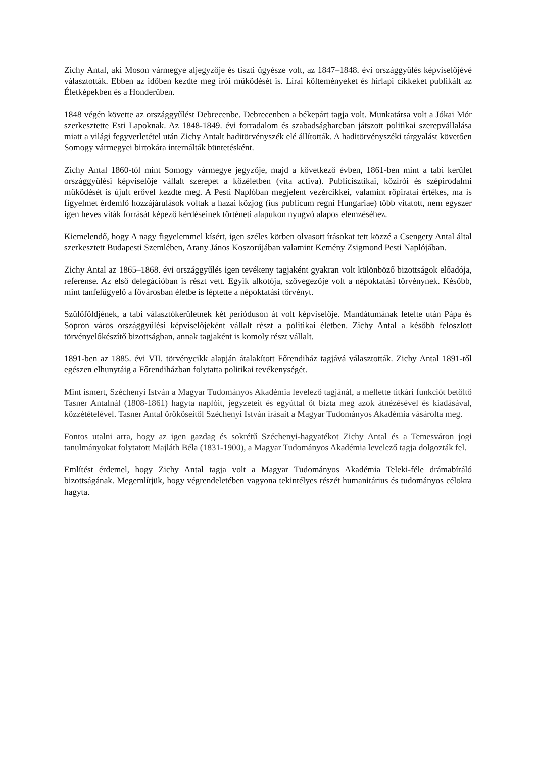Zichy Antal, aki Moson vármegye aljegyzője és tiszti ügyésze volt, az 1847–1848. évi országgyűlés képviselőjévé választották. Ebben az időben kezdte meg írói működését is. Lírai költeményeket és hírlapi cikkeket publikált az Életképekben és a Honderűben.
1848 végén követte az országgyűlést Debrecenbe. Debrecenben a békepárt tagja volt. Munkatársa volt a Jókai Mór szerkesztette Esti Lapoknak. Az 1848-1849. évi forradalom és szabadságharcban játszott politikai szerepvállalása miatt a világi fegyverletétel után Zichy Antalt haditörvényszék elé állították. A haditörvényszéki tárgyalást követően Somogy vármegyei birtokára internálták büntetésként.
Zichy Antal 1860-tól mint Somogy vármegye jegyzője, majd a következő évben, 1861-ben mint a tabi kerület országgyűlési képviselője vállalt szerepet a közéletben (vita activa). Publicisztikai, közírói és szépirodalmi működését is újult erővel kezdte meg. A Pesti Naplóban megjelent vezércikkei, valamint röpiratai értékes, ma is figyelmet érdemlő hozzájárulások voltak a hazai közjog (ius publicum regni Hungariae) több vitatott, nem egyszer igen heves viták forrását képező kérdéseinek történeti alapukon nyugvó alapos elemzéséhez.
Kiemelendő, hogy A nagy figyelemmel kísért, igen széles körben olvasott írásokat tett közzé a Csengery Antal által szerkesztett Budapesti Szemlében, Arany János Koszorújában valamint Kemény Zsigmond Pesti Naplójában.
Zichy Antal az 1865–1868. évi országgyűlés igen tevékeny tagjaként gyakran volt különböző bizottságok előadója, referense. Az első delegációban is részt vett. Egyik alkotója, szövegezője volt a népoktatási törvénynek. Később, mint tanfelügyelő a fővárosban életbe is léptette a népoktatási törvényt.
Szülőföldjének, a tabi választókerületnek két perióduson át volt képviselője. Mandátumának letelte után Pápa és Sopron város országgyűlési képviselőjeként vállalt részt a politikai életben. Zichy Antal a később feloszlott törvényelőkészítő bizottságban, annak tagjaként is komoly részt vállalt.
1891-ben az 1885. évi VII. törvénycikk alapján átalakított Főrendiház tagjává választották. Zichy Antal 1891-től egészen elhunytáig a Főrendiházban folytatta politikai tevékenységét.
Mint ismert, Széchenyi István a Magyar Tudományos Akadémia levelező tagjánál, a mellette titkári funkciót betöltő Tasner Antalnál (1808-1861) hagyta naplóit, jegyzeteit és egyúttal őt bízta meg azok átnézésével és kiadásával, közzétételével. Tasner Antal örököseitől Széchenyi István írásait a Magyar Tudományos Akadémia vásárolta meg.
Fontos utalni arra, hogy az igen gazdag és sokrétű Széchenyi-hagyatékot Zichy Antal és a Temesváron jogi tanulmányokat folytatott Majláth Béla (1831-1900), a Magyar Tudományos Akadémia levelező tagja dolgozták fel.
Említést érdemel, hogy Zichy Antal tagja volt a Magyar Tudományos Akadémia Teleki-féle drámabíráló bizottságának. Megemlítjük, hogy végrendeletében vagyona tekintélyes részét humanitárius és tudományos célokra hagyta.